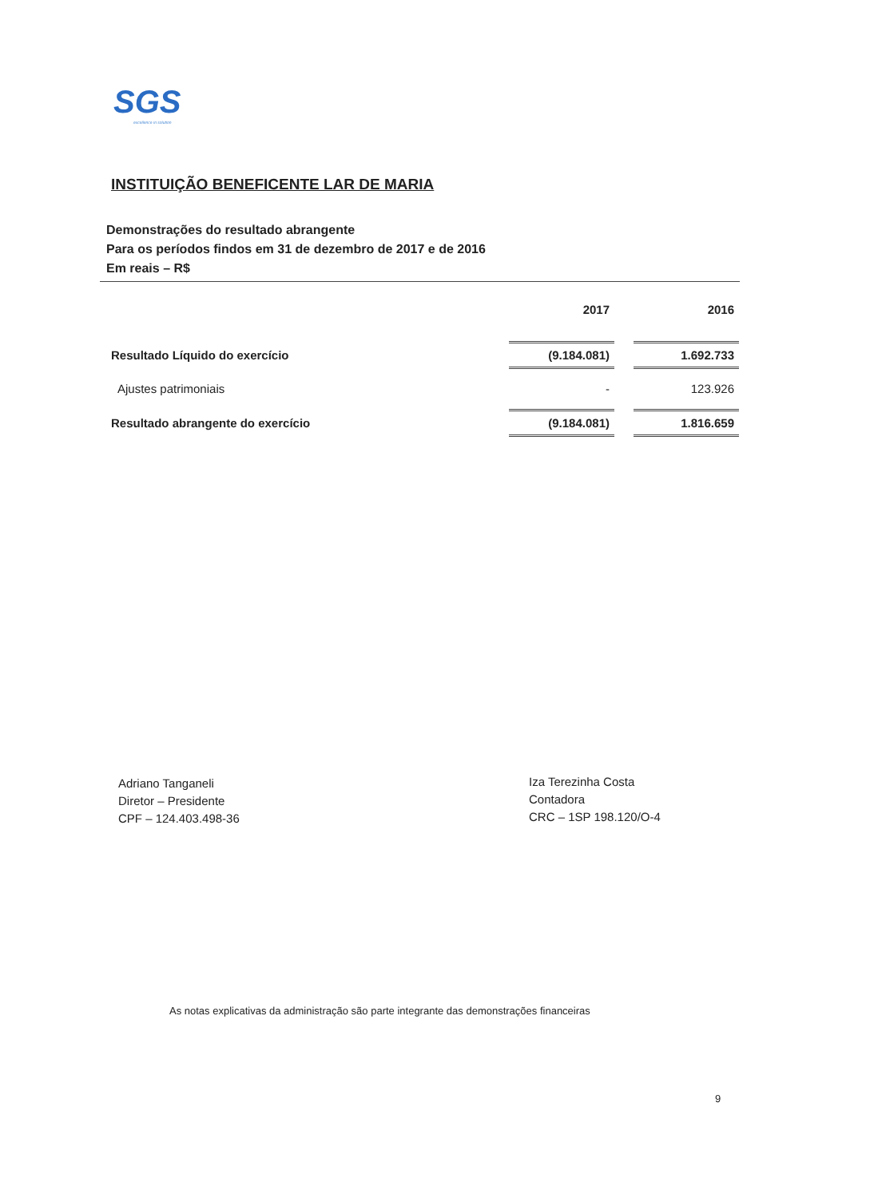SGS
excellence in solution
INSTITUIÇÃO BENEFICENTE LAR DE MARIA
Demonstrações do resultado abrangente
Para os períodos findos em 31 de dezembro de 2017 e de 2016
Em reais – R$
| | 2017 | | 2016 |
| --- | --- | --- | --- |
| Resultado Líquido do exercício | (9.184.081) | | 1.692.733 |
| Ajustes patrimoniais | - | | 123.926 |
| Resultado abrangente do exercício | (9.184.081) | | 1.816.659 |
Adriano Tanganeli
Diretor – Presidente
CPF – 124.403.498-36
Iza Terezinha Costa
Contadora
CRC – 1SP 198.120/O-4
As notas explicativas da administração são parte integrante das demonstrações financeiras
9